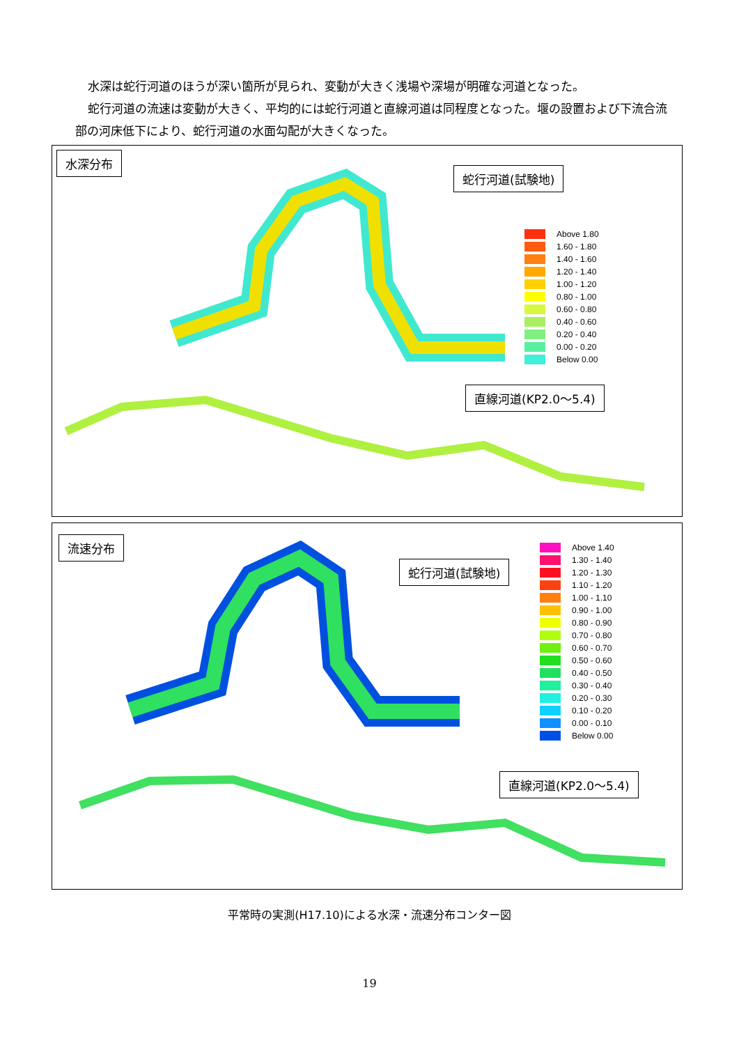水深は蛇行河道のほうが深い箇所が見られ、変動が大きく浅場や深場が明確な河道となった。
蛇行河道の流速は変動が大きく、平均的には蛇行河道と直線河道は同程度となった。堰の設置および下流合流部の河床低下により、蛇行河道の水面勾配が大きくなった。
水深分布
蛇行河道(試験地)
直線河道(KP2.0～5.4)
Above 1.80
1.60 - 1.80
1.40 - 1.60
1.20 - 1.40
1.00 - 1.20
0.80 - 1.00
0.60 - 0.80
0.40 - 0.60
0.20 - 0.40
0.00 - 0.20
Below 0.00
流速分布
蛇行河道(試験地)
直線河道(KP2.0～5.4)
Above 1.40
1.30 - 1.40
1.20 - 1.30
1.10 - 1.20
1.00 - 1.10
0.90 - 1.00
0.80 - 0.90
0.70 - 0.80
0.60 - 0.70
0.50 - 0.60
0.40 - 0.50
0.30 - 0.40
0.20 - 0.30
0.10 - 0.20
0.00 - 0.10
Below 0.00
平常時の実測(H17.10)による水深・流速分布コンター図
19